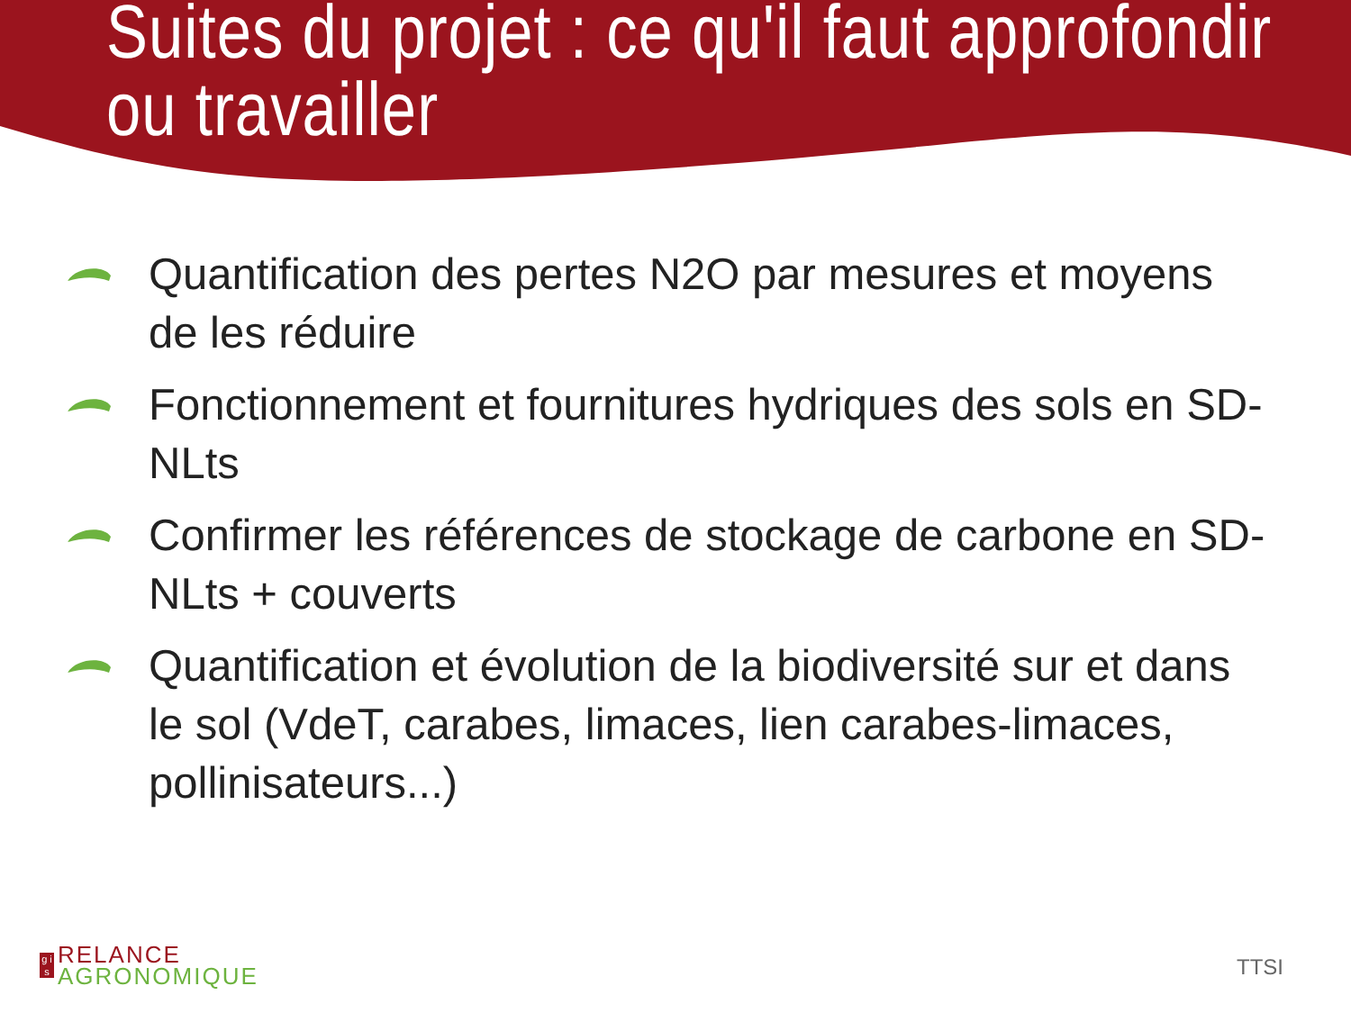Suites du projet : ce qu'il faut approfondir ou travailler
Quantification des pertes N2O par mesures et moyens de les réduire
Fonctionnement et fournitures hydriques des sols en SD-NLts
Confirmer les références de stockage de carbone en SD-NLts + couverts
Quantification et évolution de la biodiversité sur et dans le sol (VdeT, carabes, limaces, lien carabes-limaces, pollinisateurs...)
g i s
RELANCE
AGRONOMIQUE
TTSI